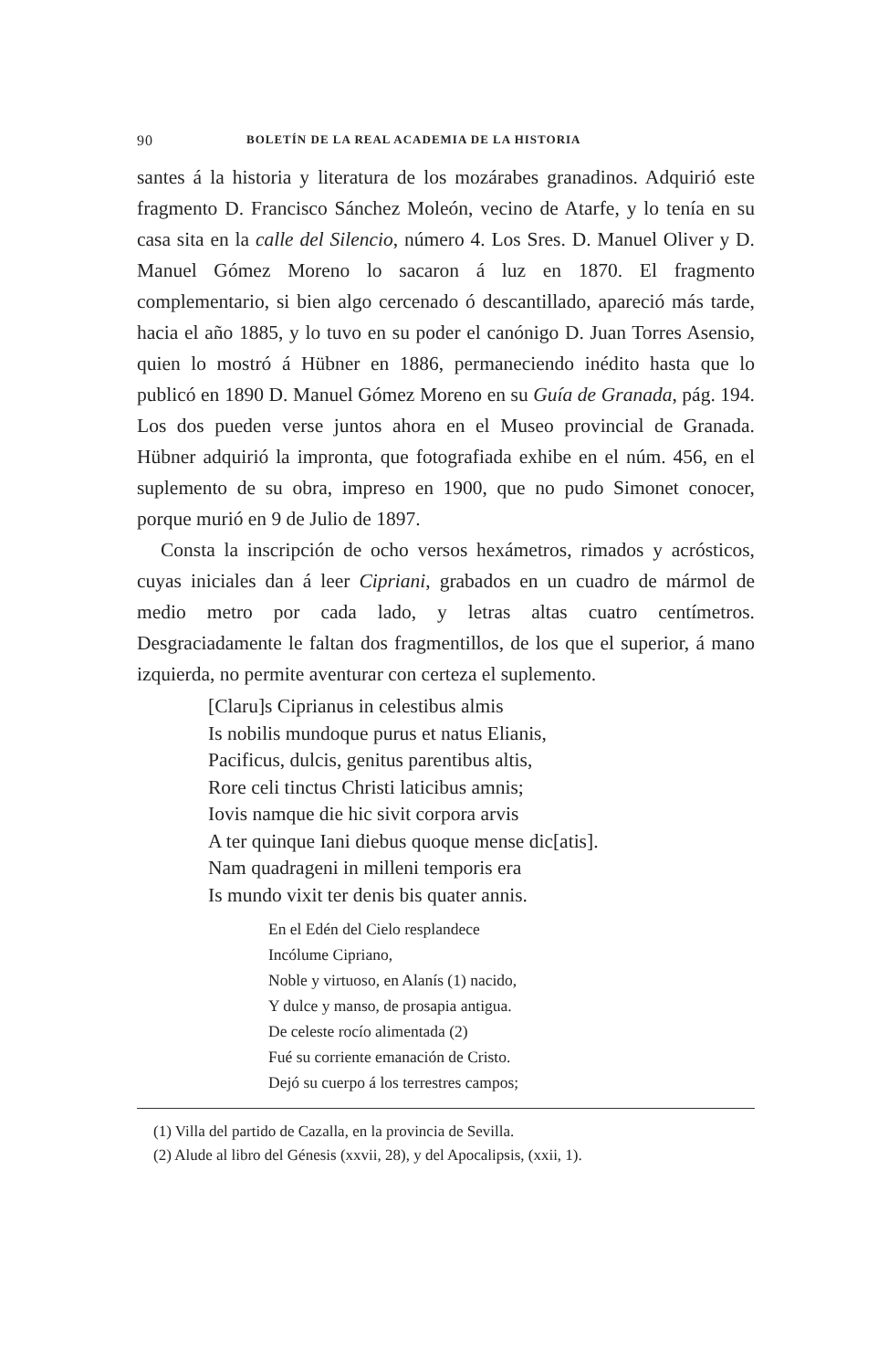90 BOLETÍN DE LA REAL ACADEMIA DE LA HISTORIA
santes á la historia y literatura de los mozárabes granadinos. Adquirió este fragmento D. Francisco Sánchez Moleón, vecino de Atarfe, y lo tenía en su casa sita en la calle del Silencio, número 4. Los Sres. D. Manuel Oliver y D. Manuel Gómez Moreno lo sacaron á luz en 1870. El fragmento complementario, si bien algo cercenado ó descantillado, apareció más tarde, hacia el año 1885, y lo tuvo en su poder el canónigo D. Juan Torres Asensio, quien lo mostró á Hübner en 1886, permaneciendo inédito hasta que lo publicó en 1890 D. Manuel Gómez Moreno en su Guía de Granada, pág. 194. Los dos pueden verse juntos ahora en el Museo provincial de Granada. Hübner adquirió la impronta, que fotografiada exhibe en el núm. 456, en el suplemento de su obra, impreso en 1900, que no pudo Simonet conocer, porque murió en 9 de Julio de 1897.
Consta la inscripción de ocho versos hexámetros, rimados y acrósticos, cuyas iniciales dan á leer Cipriani, grabados en un cuadro de mármol de medio metro por cada lado, y letras altas cuatro centímetros. Desgraciadamente le faltan dos fragmentillos, de los que el superior, á mano izquierda, no permite aventurar con certeza el suplemento.
[Claru]s Ciprianus in celestibus almis
Is nobilis mundoque purus et natus Elianis,
Pacificus, dulcis, genitus parentibus altis,
Rore celi tinctus Christi laticibus amnis;
Iovis namque die hic sivit corpora arvis
A ter quinque Iani diebus quoque mense dic[atis].
Nam quadrageni in milleni temporis era
Is mundo vixit ter denis bis quater annis.
En el Edén del Cielo resplandece
Incólume Cipriano,
Noble y virtuoso, en Alanís (1) nacido,
Y dulce y manso, de prosapia antigua.
De celeste rocío alimentada (2)
Fué su corriente emanación de Cristo.
Dejó su cuerpo á los terrestres campos;
(1) Villa del partido de Cazalla, en la provincia de Sevilla.
(2) Alude al libro del Génesis (xxvii, 28), y del Apocalipsis, (xxii, 1).